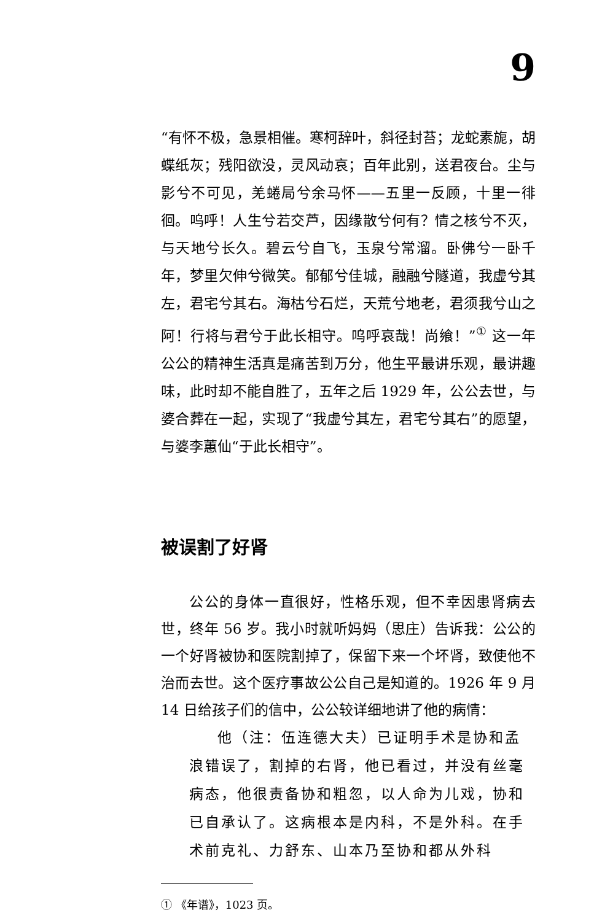9
“有怀不极，急景相催。寒柯辞叶，斜径封苔；龙蛇素旎，胡蝶纸灰；残阳欲没，灵风动哀；百年此别，送君夜台。尘与影兮不可见，羌蜷局兮余马怀——五里一反顾，十里一徘徊。呜呼！人生兮若交芦，因缘散兮何有？情之核兮不灭，与天地兮长久。碧云兮自飞，玉泉兮常溜。卧佛兮一卧千年，梦里欠伸兮微笑。郁郁兮佳城，融融兮隧道，我虚兮其左，君宅兮其右。海枯兮石烂，天荒兮地老，君须我兮山之阿！行将与君兮于此长相守。呜呼哀哉！尚飨！”<sup>①</sup> 这一年公公的精神生活真是痛苦到万分，他生平最讲乐观，最讲趣味，此时却不能自胜了，五年之后 1929 年，公公去世，与婆合葬在一起，实现了“我虚兮其左，君宅兮其右”的愿望，与婆李蕙仙“于此长相守”。
被误割了好肾
公公的身体一直很好，性格乐观，但不幸因患肾病去世，终年 56 岁。我小时就听妈妈（思庄）告诉我：公公的一个好肾被协和医院割掉了，保留下来一个坏肾，致使他不治而去世。这个医疗事故公公自己是知道的。1926 年 9 月 14 日给孩子们的信中，公公较详细地讲了他的病情：
他（注：伍连德大夫）已证明手术是协和孟浪错误了，割掉的右肾，他已看过，并没有丝毫病态，他很责备协和粗忽，以人命为儿戏，协和已自承认了。这病根本是内科，不是外科。在手术前克礼、力舒东、山本乃至协和都从外科
① 《年谱》，1023 页。